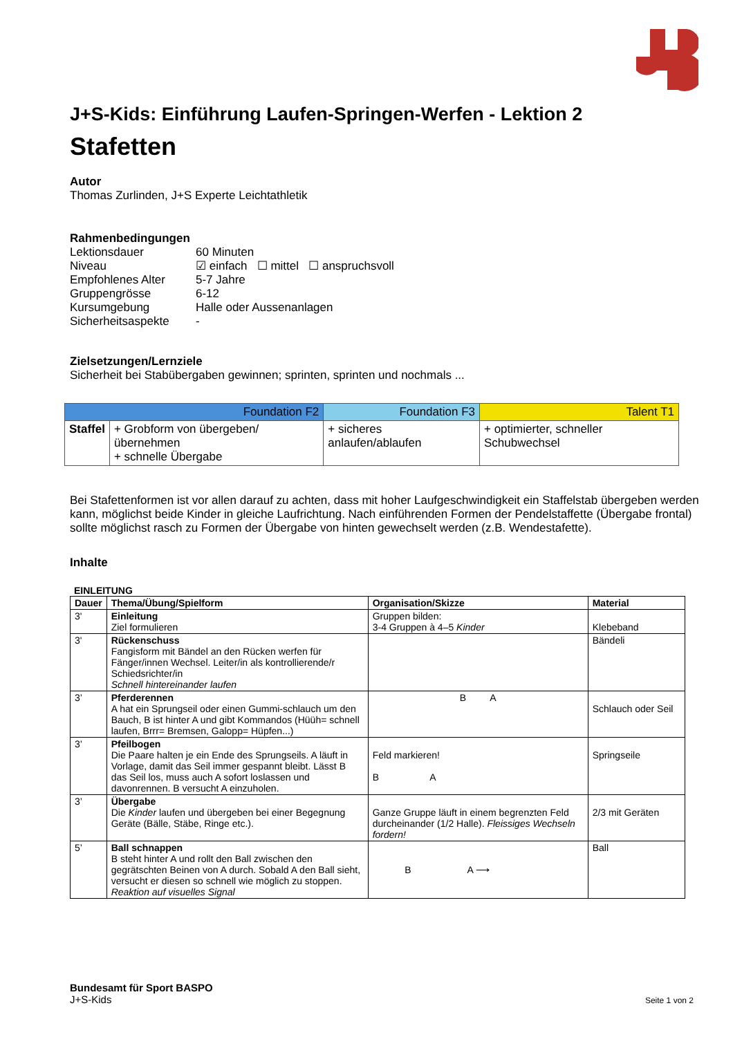J+S-Kids: Einführung Laufen-Springen-Werfen - Lektion 2
Stafetten
Autor
Thomas Zurlinden, J+S Experte Leichtathletik
Rahmenbedingungen
| Lektionsdauer | 60 Minuten |
| Niveau | ☑ einfach ☐ mittel ☐ anspruchsvoll |
| Empfohlenes Alter | 5-7 Jahre |
| Gruppengrösse | 6-12 |
| Kursumgebung | Halle oder Aussenanlagen |
| Sicherheitsaspekte | - |
Zielsetzungen/Lernziele
Sicherheit bei Stabübergaben gewinnen; sprinten, sprinten und nochmals ...
| Foundation F2 | | Foundation F3 | Talent T1 |
| --- | --- | --- | --- |
| Staffel | + Grobform von übergeben/ übernehmen + schnelle Übergabe | + sicheres anlaufen/ablaufen | + optimierter, schneller Schubwechsel |
Bei Stafettenformen ist vor allen darauf zu achten, dass mit hoher Laufgeschwindigkeit ein Staffelstab übergeben werden kann, möglichst beide Kinder in gleiche Laufrichtung. Nach einführenden Formen der Pendelstaffette (Übergabe frontal) sollte möglichst rasch zu Formen der Übergabe von hinten gewechselt werden (z.B. Wendestafette).
Inhalte
EINLEITUNG
| Dauer | Thema/Übung/Spielform | Organisation/Skizze | Material |
| --- | --- | --- | --- |
| 3' | Einleitung Ziel formulieren | Gruppen bilden: 3-4 Gruppen à 4–5 Kinder | Klebeband |
| 3' | Rückenschuss Fangisform mit Bändel an den Rücken werfen für Fänger/innen Wechsel. Leiter/in als kontrollierende/r Schiedsrichter/in Schnell hintereinander laufen | | Bändeli |
| 3’ | Pferderennen A hat ein Sprungseil oder einen Gummi-schlauch um den Bauch, B ist hinter A und gibt Kommandos (Hüüh= schnell laufen, Brrr= Bremsen, Galopp= Hüpfen...) | B A | Schlauch oder Seil |
| 3’ | Pfeilbogen Die Paare halten je ein Ende des Sprungseils. A läuft in Vorlage, damit das Seil immer gespannt bleibt. Lässt B das Seil los, muss auch A sofort loslassen und davonrennen. B versucht A einzuholen. | Feld markieren! B A | Springseile |
| 3’ | Übergabe Die Kinder laufen und übergeben bei einer Begegnung Geräte (Bälle, Stäbe, Ringe etc.). | Ganze Gruppe läuft in einem begrenzten Feld durcheinander (1/2 Halle). Fleissiges Wechseln fordern! | 2/3 mit Geräten |
| 5’ | Ball schnappen B steht hinter A und rollt den Ball zwischen den gegrätschten Beinen von A durch. Sobald A den Ball sieht, versucht er diesen so schnell wie möglich zu stoppen. Reaktion auf visuelles Signal | B A ⟶ | Ball |
Bundesamt für Sport BASPO
J+S-Kids
Seite 1 von 2